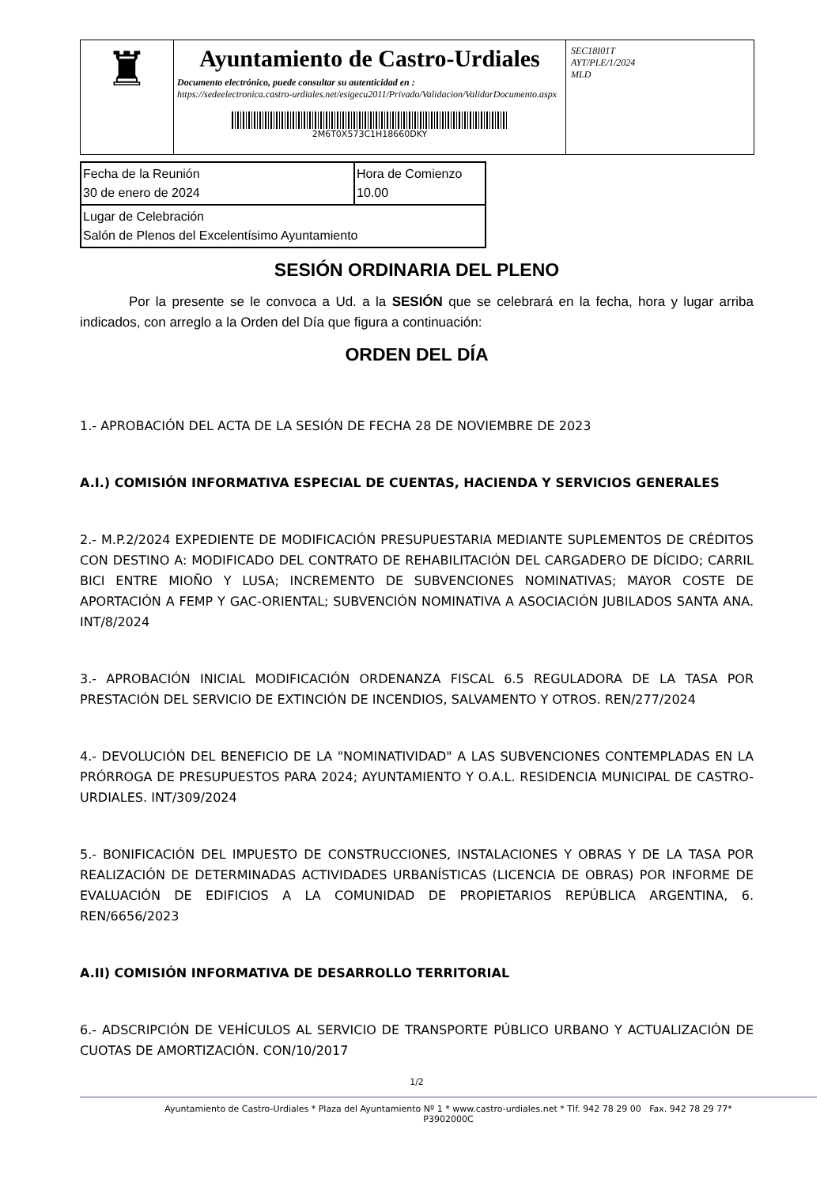| ♜ | Ayuntamiento de Castro-Urdiales Documento electrónico, puede consultar su autenticidad en : https://sedeelectronica.castro-urdiales.net/esigecu2011/Privado/Validacion/ValidarDocumento.aspx 2M6T0X573C1H18660DKY | SEC18I01T AYT/PLE/1/2024 MLD |
| Fecha de la Reunión 30 de enero de 2024 | Hora de Comienzo 10.00 |
| Lugar de Celebración Salón de Plenos del Excelentísimo Ayuntamiento | |
SESIÓN ORDINARIA DEL PLENO
Por la presente se le convoca a Ud. a la SESIÓN que se celebrará en la fecha, hora y lugar arriba indicados, con arreglo a la Orden del Día que figura a continuación:
ORDEN DEL DÍA
1.- APROBACIÓN DEL ACTA DE LA SESIÓN DE FECHA 28 DE NOVIEMBRE DE 2023
A.I.) COMISIÓN INFORMATIVA ESPECIAL DE CUENTAS, HACIENDA Y SERVICIOS GENERALES
2.- M.P.2/2024 EXPEDIENTE DE MODIFICACIÓN PRESUPUESTARIA MEDIANTE SUPLEMENTOS DE CRÉDITOS CON DESTINO A: MODIFICADO DEL CONTRATO DE REHABILITACIÓN DEL CARGADERO DE DÍCIDO; CARRIL BICI ENTRE MIOÑO Y LUSA; INCREMENTO DE SUBVENCIONES NOMINATIVAS; MAYOR COSTE DE APORTACIÓN A FEMP Y GAC-ORIENTAL; SUBVENCIÓN NOMINATIVA A ASOCIACIÓN JUBILADOS SANTA ANA. INT/8/2024
3.- APROBACIÓN INICIAL MODIFICACIÓN ORDENANZA FISCAL 6.5 REGULADORA DE LA TASA POR PRESTACIÓN DEL SERVICIO DE EXTINCIÓN DE INCENDIOS, SALVAMENTO Y OTROS. REN/277/2024
4.- DEVOLUCIÓN DEL BENEFICIO DE LA "NOMINATIVIDAD" A LAS SUBVENCIONES CONTEMPLADAS EN LA PRÓRROGA DE PRESUPUESTOS PARA 2024; AYUNTAMIENTO Y O.A.L. RESIDENCIA MUNICIPAL DE CASTRO-URDIALES. INT/309/2024
5.- BONIFICACIÓN DEL IMPUESTO DE CONSTRUCCIONES, INSTALACIONES Y OBRAS Y DE LA TASA POR REALIZACIÓN DE DETERMINADAS ACTIVIDADES URBANÍSTICAS (LICENCIA DE OBRAS) POR INFORME DE EVALUACIÓN DE EDIFICIOS A LA COMUNIDAD DE PROPIETARIOS REPÚBLICA ARGENTINA, 6. REN/6656/2023
A.II) COMISIÓN INFORMATIVA DE DESARROLLO TERRITORIAL
6.- ADSCRIPCIÓN DE VEHÍCULOS AL SERVICIO DE TRANSPORTE PÚBLICO URBANO Y ACTUALIZACIÓN DE CUOTAS DE AMORTIZACIÓN. CON/10/2017
1/2
Ayuntamiento de Castro-Urdiales * Plaza del Ayuntamiento Nº 1 * www.castro-urdiales.net * Tlf. 942 78 29 00 Fax. 942 78 29 77*
P3902000C